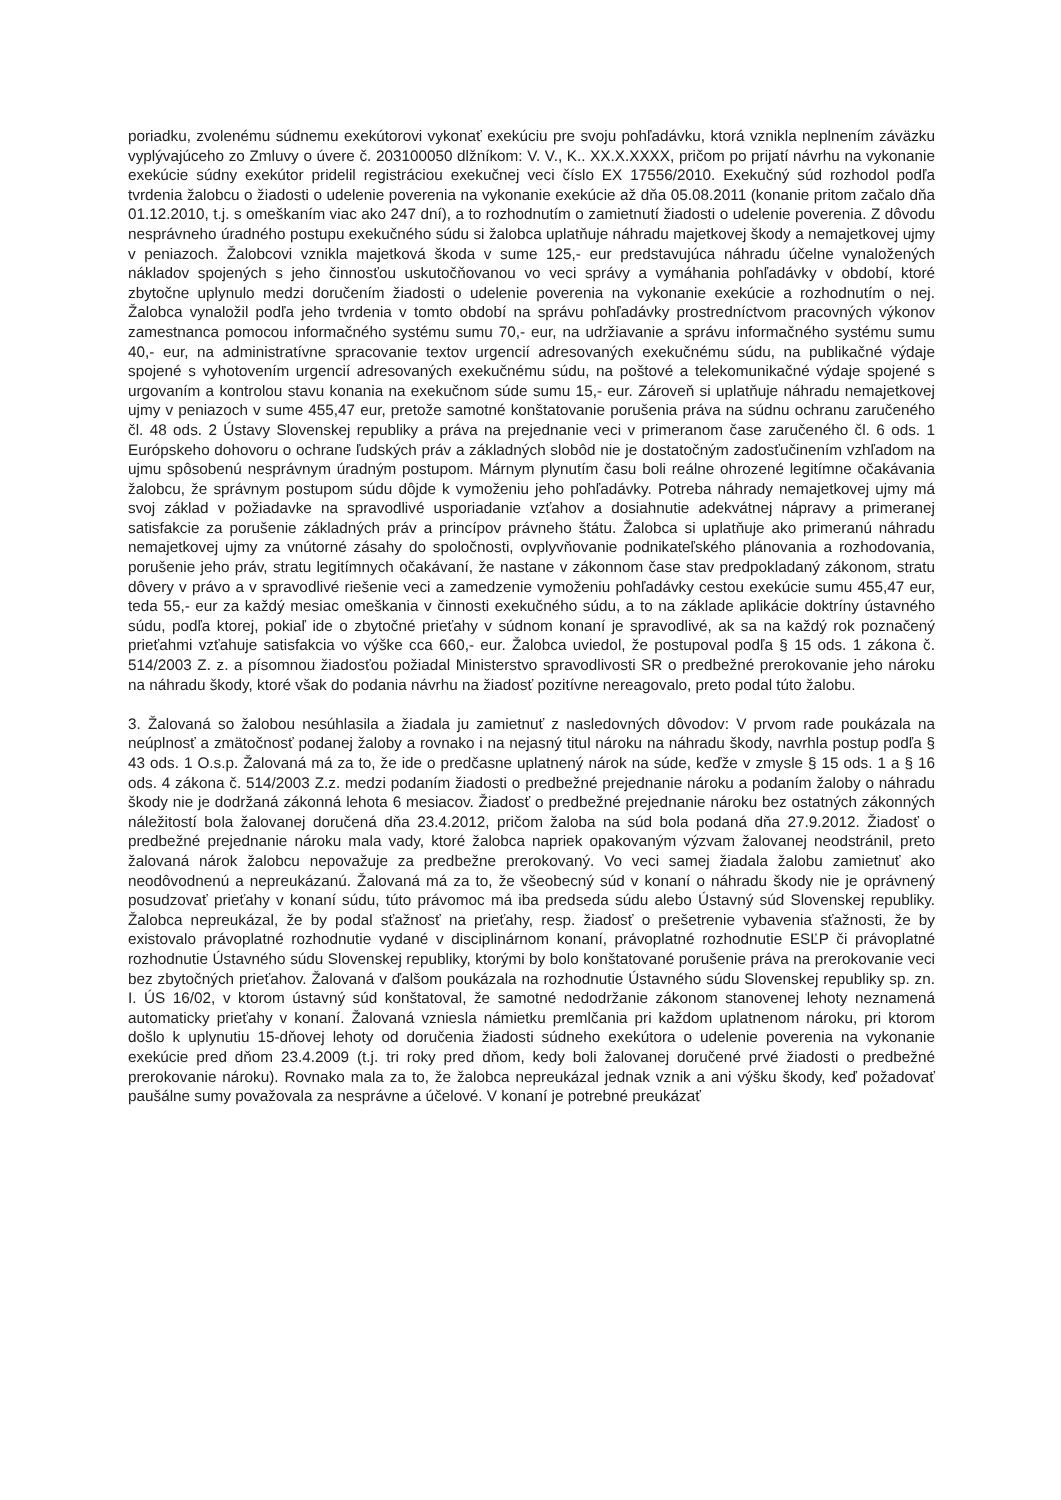poriadku, zvolenému súdnemu exekútorovi vykonať exekúciu pre svoju pohľadávku, ktorá vznikla neplnením záväzku vyplývajúceho zo Zmluvy o úvere č. 203100050 dlžníkom: V. V., K.. XX.X.XXXX, pričom po prijatí návrhu na vykonanie exekúcie súdny exekútor pridelil registráciou exekučnej veci číslo EX 17556/2010. Exekučný súd rozhodol podľa tvrdenia žalobcu o žiadosti o udelenie poverenia na vykonanie exekúcie až dňa 05.08.2011 (konanie pritom začalo dňa 01.12.2010, t.j. s omeškaním viac ako 247 dní), a to rozhodnutím o zamietnutí žiadosti o udelenie poverenia. Z dôvodu nesprávneho úradného postupu exekučného súdu si žalobca uplatňuje náhradu majetkovej škody a nemajetkovej ujmy v peniazoch. Žalobcovi vznikla majetková škoda v sume 125,- eur predstavujúca náhradu účelne vynaložených nákladov spojených s jeho činnosťou uskutočňovanou vo veci správy a vymáhania pohľadávky v období, ktoré zbytočne uplynulo medzi doručením žiadosti o udelenie poverenia na vykonanie exekúcie a rozhodnutím o nej. Žalobca vynaložil podľa jeho tvrdenia v tomto období na správu pohľadávky prostredníctvom pracovných výkonov zamestnanca pomocou informačného systému sumu 70,- eur, na udržiavanie a správu informačného systému sumu 40,- eur, na administratívne spracovanie textov urgencií adresovaných exekučnému súdu, na publikačné výdaje spojené s vyhotovením urgencií adresovaných exekučnému súdu, na poštové a telekomunikačné výdaje spojené s urgovaním a kontrolou stavu konania na exekučnom súde sumu 15,- eur. Zároveň si uplatňuje náhradu nemajetkovej ujmy v peniazoch v sume 455,47 eur, pretože samotné konštatovanie porušenia práva na súdnu ochranu zaručeného čl. 48 ods. 2 Ústavy Slovenskej republiky a práva na prejednanie veci v primeranom čase zaručeného čl. 6 ods. 1 Európskeho dohovoru o ochrane ľudských práv a základných slobôd nie je dostatočným zadosťučinením vzhľadom na ujmu spôsobenú nesprávnym úradným postupom. Márnym plynutím času boli reálne ohrozené legitímne očakávania žalobcu, že správnym postupom súdu dôjde k vymoženiu jeho pohľadávky. Potreba náhrady nemajetkovej ujmy má svoj základ v požiadavke na spravodlivé usporiadanie vzťahov a dosiahnutie adekvátnej nápravy a primeranej satisfakcie za porušenie základných práv a princípov právneho štátu. Žalobca si uplatňuje ako primeranú náhradu nemajetkovej ujmy za vnútorné zásahy do spoločnosti, ovplyvňovanie podnikateľského plánovania a rozhodovania, porušenie jeho práv, stratu legitímnych očakávaní, že nastane v zákonnom čase stav predpokladaný zákonom, stratu dôvery v právo a v spravodlivé riešenie veci a zamedzenie vymoženiu pohľadávky cestou exekúcie sumu 455,47 eur, teda 55,- eur za každý mesiac omeškania v činnosti exekučného súdu, a to na základe aplikácie doktríny ústavného súdu, podľa ktorej, pokiaľ ide o zbytočné prieťahy v súdnom konaní je spravodlivé, ak sa na každý rok poznačený prieťahmi vzťahuje satisfakcia vo výške cca 660,- eur. Žalobca uviedol, že postupoval podľa § 15 ods. 1 zákona č. 514/2003 Z. z. a písomnou žiadosťou požiadal Ministerstvo spravodlivosti SR o predbežné prerokovanie jeho nároku na náhradu škody, ktoré však do podania návrhu na žiadosť pozitívne nereagovalo, preto podal túto žalobu.
3. Žalovaná so žalobou nesúhlasila a žiadala ju zamietnuť z nasledovných dôvodov: V prvom rade poukázala na neúplnosť a zmätočnosť podanej žaloby a rovnako i na nejasný titul nároku na náhradu škody, navrhla postup podľa § 43 ods. 1 O.s.p. Žalovaná má za to, že ide o predčasne uplatnený nárok na súde, keďže v zmysle § 15 ods. 1 a § 16 ods. 4 zákona č. 514/2003 Z.z. medzi podaním žiadosti o predbežné prejednanie nároku a podaním žaloby o náhradu škody nie je dodržaná zákonná lehota 6 mesiacov. Žiadosť o predbežné prejednanie nároku bez ostatných zákonných náležitostí bola žalovanej doručená dňa 23.4.2012, pričom žaloba na súd bola podaná dňa 27.9.2012. Žiadosť o predbežné prejednanie nároku mala vady, ktoré žalobca napriek opakovaným výzvam žalovanej neodstránil, preto žalovaná nárok žalobcu nepovažuje za predbežne prerokovaný. Vo veci samej žiadala žalobu zamietnuť ako neodôvodnenú a nepreukázanú. Žalovaná má za to, že všeobecný súd v konaní o náhradu škody nie je oprávnený posudzovať prieťahy v konaní súdu, túto právomoc má iba predseda súdu alebo Ústavný súd Slovenskej republiky. Žalobca nepreukázal, že by podal sťažnosť na prieťahy, resp. žiadosť o prešetrenie vybavenia sťažnosti, že by existovalo právoplatné rozhodnutie vydané v disciplinárnom konaní, právoplatné rozhodnutie ESĽP či právoplatné rozhodnutie Ústavného súdu Slovenskej republiky, ktorými by bolo konštatované porušenie práva na prerokovanie veci bez zbytočných prieťahov. Žalovaná v ďalšom poukázala na rozhodnutie Ústavného súdu Slovenskej republiky sp. zn. I. ÚS 16/02, v ktorom ústavný súd konštatoval, že samotné nedodržanie zákonom stanovenej lehoty neznamená automaticky prieťahy v konaní. Žalovaná vzniesla námietku premlčania pri každom uplatnenom nároku, pri ktorom došlo k uplynutiu 15-dňovej lehoty od doručenia žiadosti súdneho exekútora o udelenie poverenia na vykonanie exekúcie pred dňom 23.4.2009 (t.j. tri roky pred dňom, kedy boli žalovanej doručené prvé žiadosti o predbežné prerokovanie nároku). Rovnako mala za to, že žalobca nepreukázal jednak vznik a ani výšku škody, keď požadovať paušálne sumy považovala za nesprávne a účelové. V konaní je potrebné preukázať